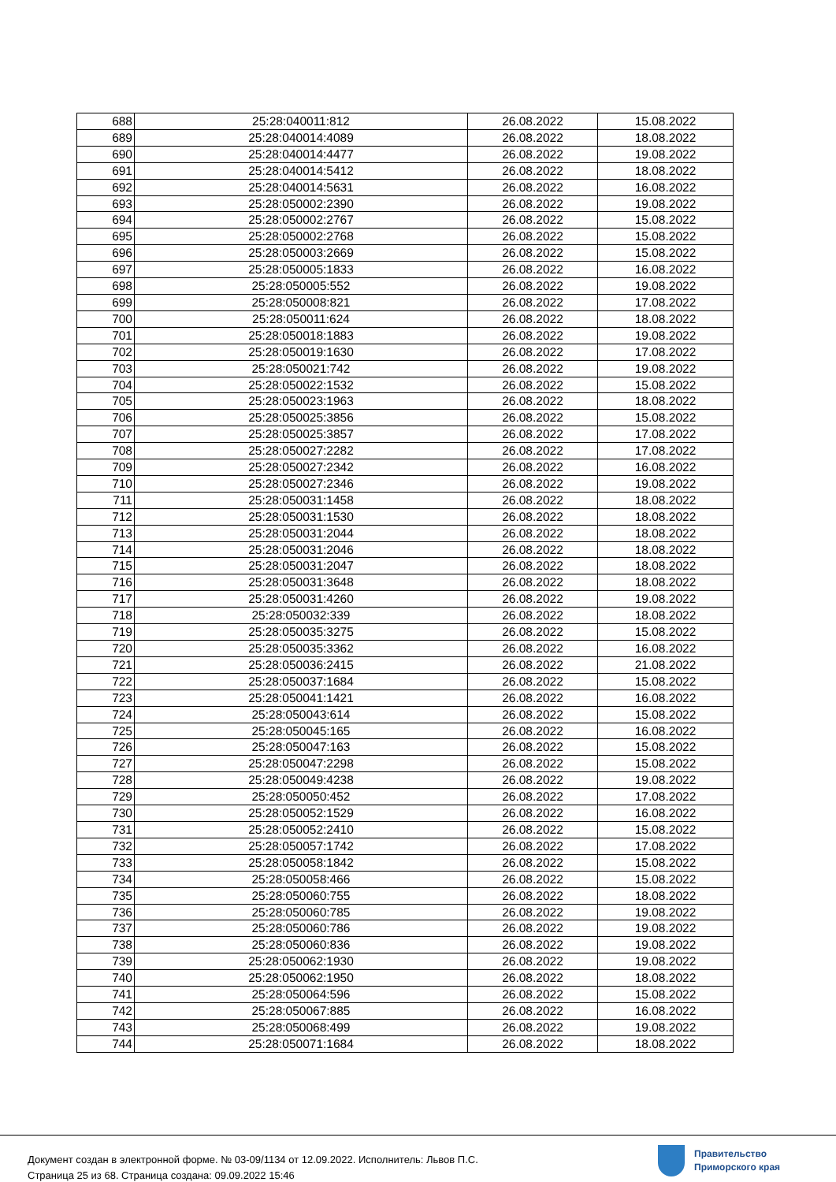| 688 | 25:28:040011:812 | 26.08.2022 | 15.08.2022 |
| 689 | 25:28:040014:4089 | 26.08.2022 | 18.08.2022 |
| 690 | 25:28:040014:4477 | 26.08.2022 | 19.08.2022 |
| 691 | 25:28:040014:5412 | 26.08.2022 | 18.08.2022 |
| 692 | 25:28:040014:5631 | 26.08.2022 | 16.08.2022 |
| 693 | 25:28:050002:2390 | 26.08.2022 | 19.08.2022 |
| 694 | 25:28:050002:2767 | 26.08.2022 | 15.08.2022 |
| 695 | 25:28:050002:2768 | 26.08.2022 | 15.08.2022 |
| 696 | 25:28:050003:2669 | 26.08.2022 | 15.08.2022 |
| 697 | 25:28:050005:1833 | 26.08.2022 | 16.08.2022 |
| 698 | 25:28:050005:552 | 26.08.2022 | 19.08.2022 |
| 699 | 25:28:050008:821 | 26.08.2022 | 17.08.2022 |
| 700 | 25:28:050011:624 | 26.08.2022 | 18.08.2022 |
| 701 | 25:28:050018:1883 | 26.08.2022 | 19.08.2022 |
| 702 | 25:28:050019:1630 | 26.08.2022 | 17.08.2022 |
| 703 | 25:28:050021:742 | 26.08.2022 | 19.08.2022 |
| 704 | 25:28:050022:1532 | 26.08.2022 | 15.08.2022 |
| 705 | 25:28:050023:1963 | 26.08.2022 | 18.08.2022 |
| 706 | 25:28:050025:3856 | 26.08.2022 | 15.08.2022 |
| 707 | 25:28:050025:3857 | 26.08.2022 | 17.08.2022 |
| 708 | 25:28:050027:2282 | 26.08.2022 | 17.08.2022 |
| 709 | 25:28:050027:2342 | 26.08.2022 | 16.08.2022 |
| 710 | 25:28:050027:2346 | 26.08.2022 | 19.08.2022 |
| 711 | 25:28:050031:1458 | 26.08.2022 | 18.08.2022 |
| 712 | 25:28:050031:1530 | 26.08.2022 | 18.08.2022 |
| 713 | 25:28:050031:2044 | 26.08.2022 | 18.08.2022 |
| 714 | 25:28:050031:2046 | 26.08.2022 | 18.08.2022 |
| 715 | 25:28:050031:2047 | 26.08.2022 | 18.08.2022 |
| 716 | 25:28:050031:3648 | 26.08.2022 | 18.08.2022 |
| 717 | 25:28:050031:4260 | 26.08.2022 | 19.08.2022 |
| 718 | 25:28:050032:339 | 26.08.2022 | 18.08.2022 |
| 719 | 25:28:050035:3275 | 26.08.2022 | 15.08.2022 |
| 720 | 25:28:050035:3362 | 26.08.2022 | 16.08.2022 |
| 721 | 25:28:050036:2415 | 26.08.2022 | 21.08.2022 |
| 722 | 25:28:050037:1684 | 26.08.2022 | 15.08.2022 |
| 723 | 25:28:050041:1421 | 26.08.2022 | 16.08.2022 |
| 724 | 25:28:050043:614 | 26.08.2022 | 15.08.2022 |
| 725 | 25:28:050045:165 | 26.08.2022 | 16.08.2022 |
| 726 | 25:28:050047:163 | 26.08.2022 | 15.08.2022 |
| 727 | 25:28:050047:2298 | 26.08.2022 | 15.08.2022 |
| 728 | 25:28:050049:4238 | 26.08.2022 | 19.08.2022 |
| 729 | 25:28:050050:452 | 26.08.2022 | 17.08.2022 |
| 730 | 25:28:050052:1529 | 26.08.2022 | 16.08.2022 |
| 731 | 25:28:050052:2410 | 26.08.2022 | 15.08.2022 |
| 732 | 25:28:050057:1742 | 26.08.2022 | 17.08.2022 |
| 733 | 25:28:050058:1842 | 26.08.2022 | 15.08.2022 |
| 734 | 25:28:050058:466 | 26.08.2022 | 15.08.2022 |
| 735 | 25:28:050060:755 | 26.08.2022 | 18.08.2022 |
| 736 | 25:28:050060:785 | 26.08.2022 | 19.08.2022 |
| 737 | 25:28:050060:786 | 26.08.2022 | 19.08.2022 |
| 738 | 25:28:050060:836 | 26.08.2022 | 19.08.2022 |
| 739 | 25:28:050062:1930 | 26.08.2022 | 19.08.2022 |
| 740 | 25:28:050062:1950 | 26.08.2022 | 18.08.2022 |
| 741 | 25:28:050064:596 | 26.08.2022 | 15.08.2022 |
| 742 | 25:28:050067:885 | 26.08.2022 | 16.08.2022 |
| 743 | 25:28:050068:499 | 26.08.2022 | 19.08.2022 |
| 744 | 25:28:050071:1684 | 26.08.2022 | 18.08.2022 |
Документ создан в электронной форме. № 03-09/1134 от 12.09.2022. Исполнитель: Львов П.С.
Страница 25 из 68. Страница создана: 09.09.2022 15:46
Правительство
Приморского края